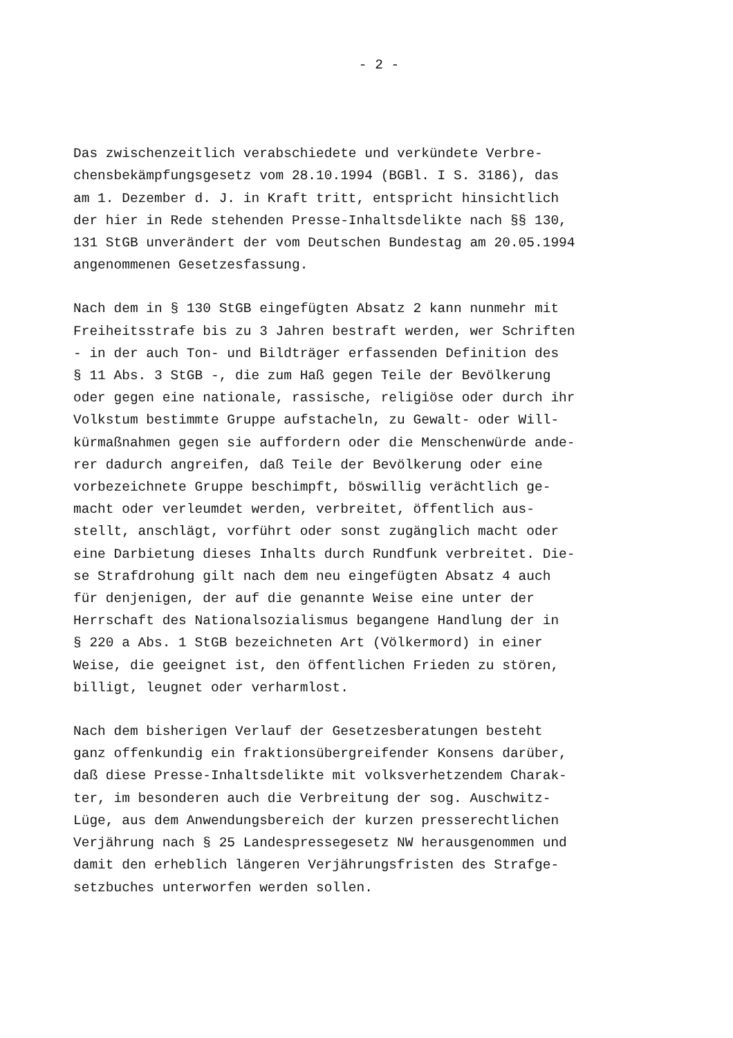- 2 -
Das zwischenzeitlich verabschiedete und verkündete Verbre- chensbekämpfungsgesetz vom 28.10.1994 (BGBl. I S. 3186), das am 1. Dezember d. J. in Kraft tritt, entspricht hinsichtlich der hier in Rede stehenden Presse-Inhaltsdelikte nach §§ 130, 131 StGB unverändert der vom Deutschen Bundestag am 20.05.1994 angenommenen Gesetzesfassung.
Nach dem in § 130 StGB eingefügten Absatz 2 kann nunmehr mit Freiheitsstrafe bis zu 3 Jahren bestraft werden, wer Schriften - in der auch Ton- und Bildträger erfassenden Definition des § 11 Abs. 3 StGB -, die zum Haß gegen Teile der Bevölkerung oder gegen eine nationale, rassische, religiöse oder durch ihr Volkstum bestimmte Gruppe aufstacheln, zu Gewalt- oder Will- kürmaßnahmen gegen sie auffordern oder die Menschenwürde ande- rer dadurch angreifen, daß Teile der Bevölkerung oder eine vorbezeichnete Gruppe beschimpft, böswillig verächtlich ge- macht oder verleumdet werden, verbreitet, öffentlich aus- stellt, anschlägt, vorführt oder sonst zugänglich macht oder eine Darbietung dieses Inhalts durch Rundfunk verbreitet. Die- se Strafdrohung gilt nach dem neu eingefügten Absatz 4 auch für denjenigen, der auf die genannte Weise eine unter der Herrschaft des Nationalsozialismus begangene Handlung der in § 220 a Abs. 1 StGB bezeichneten Art (Völkermord) in einer Weise, die geeignet ist, den öffentlichen Frieden zu stören, billigt, leugnet oder verharmlost.
Nach dem bisherigen Verlauf der Gesetzesberatungen besteht ganz offenkundig ein fraktionsübergreifender Konsens darüber, daß diese Presse-Inhaltsdelikte mit volksverhetzendem Charak- ter, im besonderen auch die Verbreitung der sog. Auschwitz- Lüge, aus dem Anwendungsbereich der kurzen presserechtlichen Verjährung nach § 25 Landespressegesetz NW herausgenommen und damit den erheblich längeren Verjährungsfristen des Strafge- setzbuches unterworfen werden sollen.